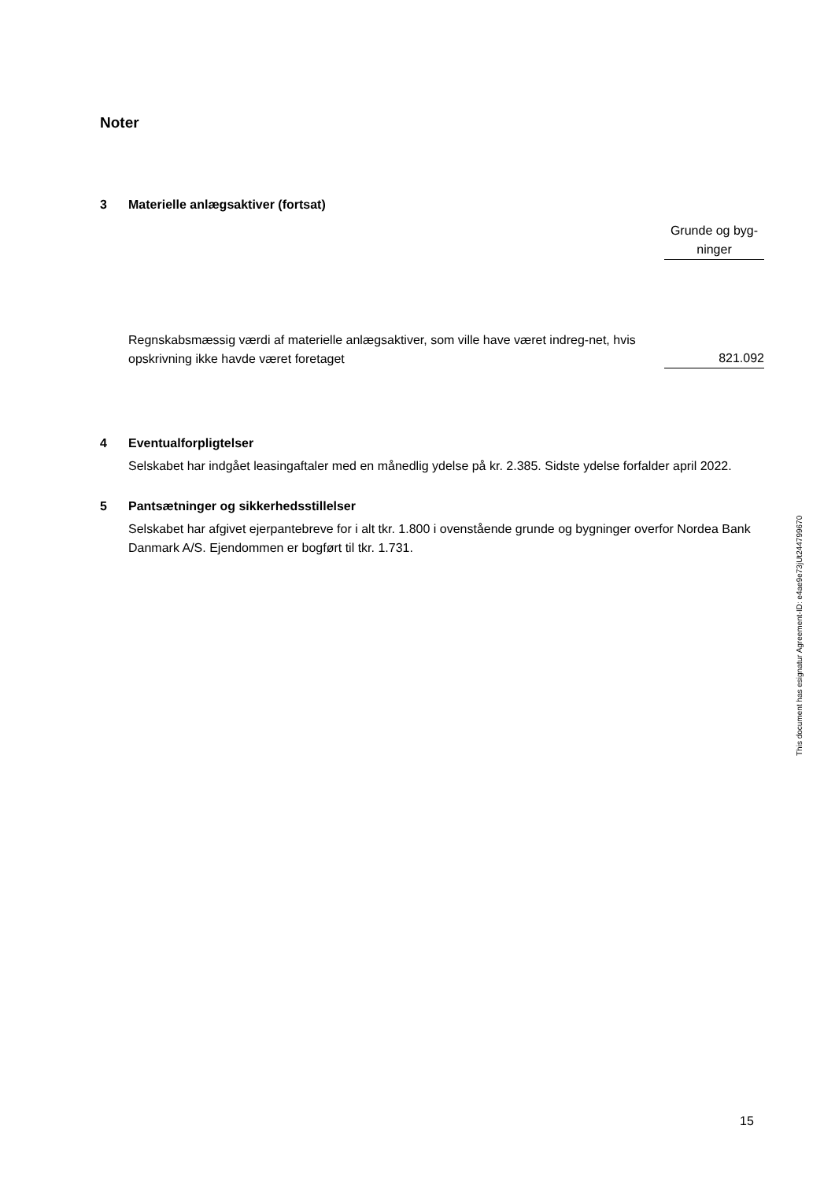Noter
3 Materielle anlægsaktiver (fortsat)
| | Grunde og byg- ninger |
| Regnskabsmæssig værdi af materielle anlægsaktiver, som ville have været indreg-net, hvis opskrivning ikke havde været foretaget | 821.092 |
4 Eventualforpligtelser
Selskabet har indgået leasingaftaler med en månedlig ydelse på kr. 2.385. Sidste ydelse forfalder april 2022.
5 Pantsætninger og sikkerhedsstillelser
Selskabet har afgivet ejerpantebreve for i alt tkr. 1.800 i ovenstående grunde og bygninger overfor Nordea Bank Danmark A/S. Ejendommen er bogført til tkr. 1.731.
This document has esignatur Agreement-ID: e4ae9e73jUt244799670
15